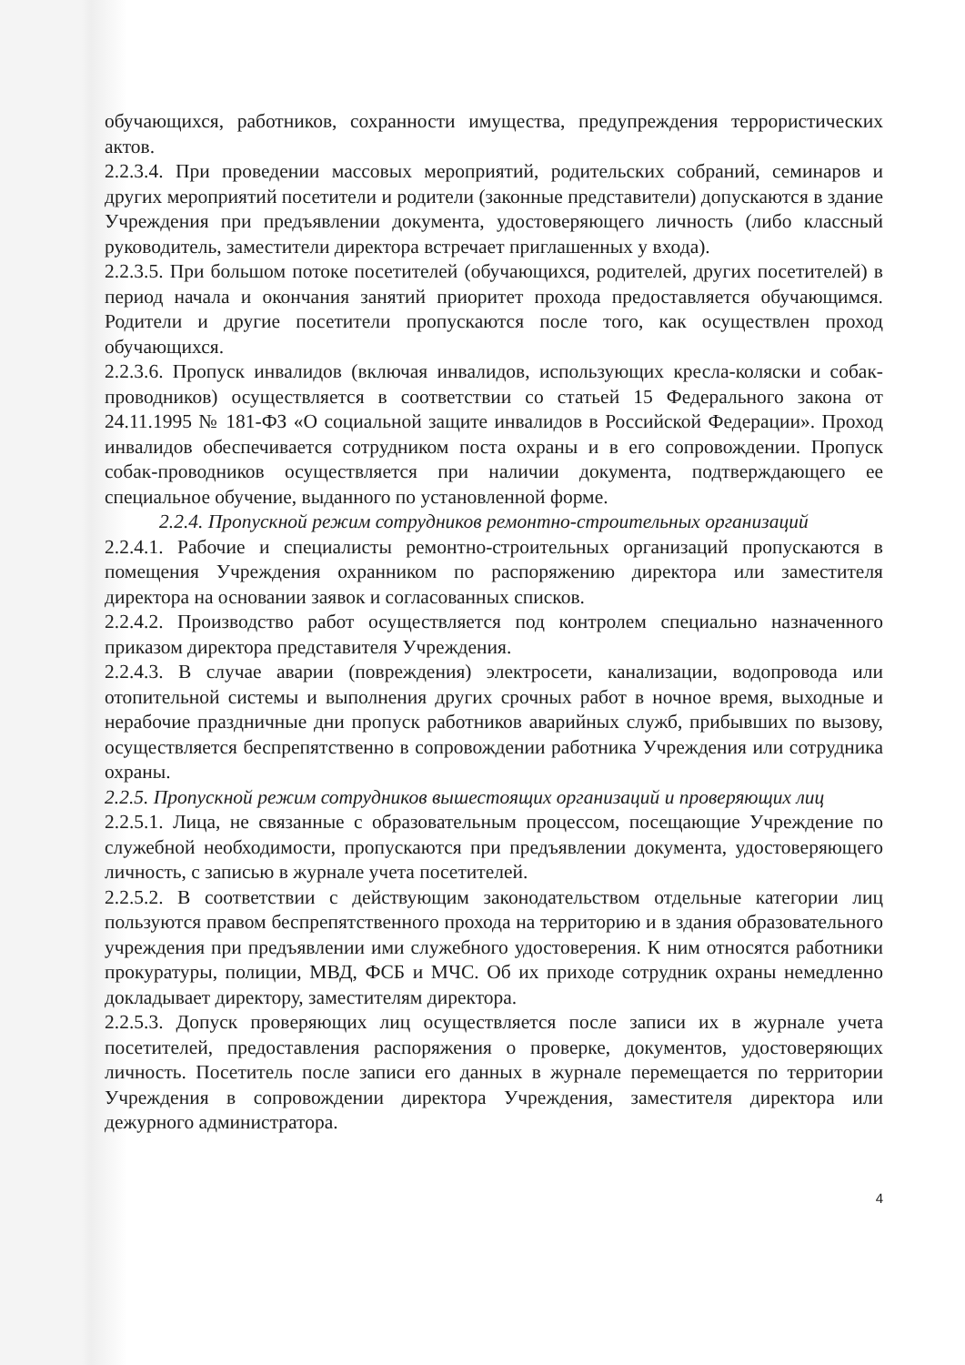обучающихся, работников, сохранности имущества, предупреждения террористических актов.
2.2.3.4. При проведении массовых мероприятий, родительских собраний, семинаров и других мероприятий посетители и родители (законные представители) допускаются в здание Учреждения при предъявлении документа, удостоверяющего личность (либо классный руководитель, заместители директора встречает приглашенных у входа).
2.2.3.5. При большом потоке посетителей (обучающихся, родителей, других посетителей) в период начала и окончания занятий приоритет прохода предоставляется обучающимся. Родители и другие посетители пропускаются после того, как осуществлен проход обучающихся.
2.2.3.6. Пропуск инвалидов (включая инвалидов, использующих кресла-коляски и собак-проводников) осуществляется в соответствии со статьей 15 Федерального закона от 24.11.1995 № 181-ФЗ «О социальной защите инвалидов в Российской Федерации». Проход инвалидов обеспечивается сотрудником поста охраны и в его сопровождении. Пропуск собак-проводников осуществляется при наличии документа, подтверждающего ее специальное обучение, выданного по установленной форме.
2.2.4. Пропускной режим сотрудников ремонтно-строительных организаций
2.2.4.1. Рабочие и специалисты ремонтно-строительных организаций пропускаются в помещения Учреждения охранником по распоряжению директора или заместителя директора на основании заявок и согласованных списков.
2.2.4.2. Производство работ осуществляется под контролем специально назначенного приказом директора представителя Учреждения.
2.2.4.3. В случае аварии (повреждения) электросети, канализации, водопровода или отопительной системы и выполнения других срочных работ в ночное время, выходные и нерабочие праздничные дни пропуск работников аварийных служб, прибывших по вызову, осуществляется беспрепятственно в сопровождении работника Учреждения или сотрудника охраны.
2.2.5. Пропускной режим сотрудников вышестоящих организаций и проверяющих лиц
2.2.5.1. Лица, не связанные с образовательным процессом, посещающие Учреждение по служебной необходимости, пропускаются при предъявлении документа, удостоверяющего личность, с записью в журнале учета посетителей.
2.2.5.2. В соответствии с действующим законодательством отдельные категории лиц пользуются правом беспрепятственного прохода на территорию и в здания образовательного учреждения при предъявлении ими служебного удостоверения. К ним относятся работники прокуратуры, полиции, МВД, ФСБ и МЧС. Об их приходе сотрудник охраны немедленно докладывает директору, заместителям директора.
2.2.5.3. Допуск проверяющих лиц осуществляется после записи их в журнале учета посетителей, предоставления распоряжения о проверке, документов, удостоверяющих личность. Посетитель после записи его данных в журнале перемещается по территории Учреждения в сопровождении директора Учреждения, заместителя директора или дежурного администратора.
4